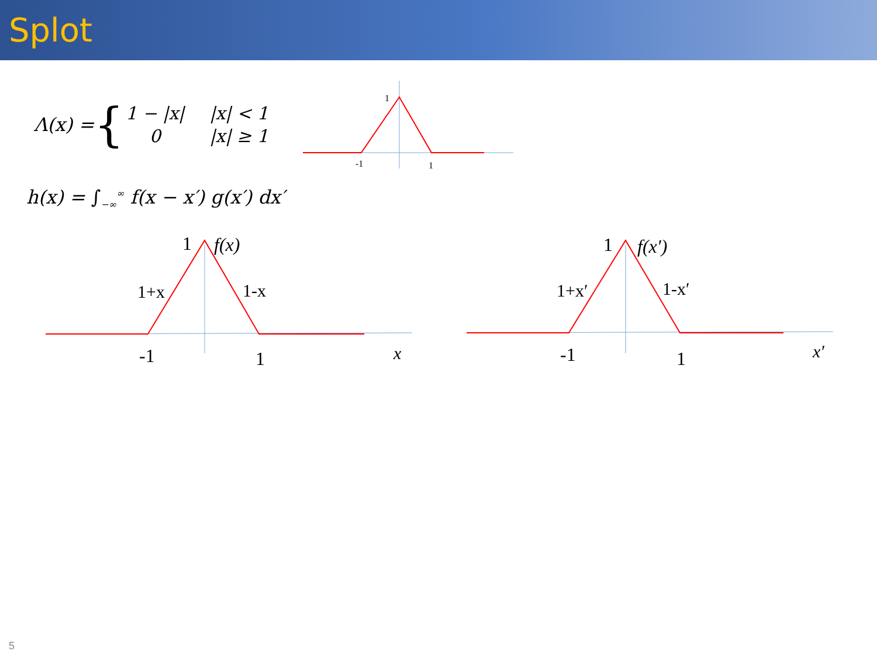Splot
Λ(x) = {
| 1 − /x/ | /x/ < 1 |
| 0 | /x/ ≥ 1 |
1
-1
1
h(x) = ∫<sub>−∞</sub><sup>∞</sup> f(x − x′) g(x′) dx′
1
-1
1
f(x)
1+x
1-x
x
1
-1
1
f(x′)
1+x′
1-x′
x′
5